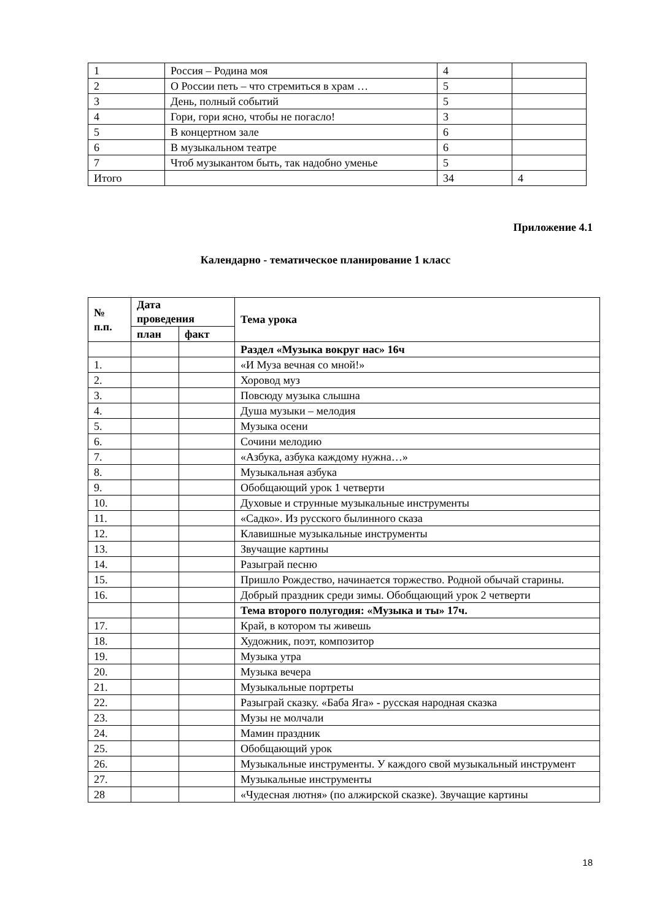| 1 | Россия – Родина моя | 4 | |
| 2 | О России петь – что стремиться в храм … | 5 | |
| 3 | День, полный событий | 5 | |
| 4 | Гори, гори ясно, чтобы не погасло! | 3 | |
| 5 | В концертном зале | 6 | |
| 6 | В музыкальном театре | 6 | |
| 7 | Чтоб музыкантом быть, так надобно уменье | 5 | |
| Итого | | 34 | 4 |
Приложение 4.1
Календарно - тематическое планирование 1 класс
| № п.п. | Дата проведения | | Тема урока |
| --- | --- | --- | --- |
| | план | факт | |
| | | | Раздел «Музыка вокруг нас» 16ч |
| 1. | | | «И Муза вечная со мной!» |
| 2. | | | Хоровод муз |
| 3. | | | Повсюду музыка слышна |
| 4. | | | Душа музыки – мелодия |
| 5. | | | Музыка осени |
| 6. | | | Сочини мелодию |
| 7. | | | «Азбука, азбука каждому нужна…» |
| 8. | | | Музыкальная азбука |
| 9. | | | Обобщающий урок 1 четверти |
| 10. | | | Духовые и струнные музыкальные инструменты |
| 11. | | | «Садко». Из русского былинного сказа |
| 12. | | | Клавишные музыкальные инструменты |
| 13. | | | Звучащие картины |
| 14. | | | Разыграй песню |
| 15. | | | Пришло Рождество, начинается торжество. Родной обычай старины. |
| 16. | | | Добрый праздник среди зимы. Обобщающий урок 2 четверти |
| | | | Тема второго полугодия: «Музыка и ты» 17ч. |
| 17. | | | Край, в котором ты живешь |
| 18. | | | Художник, поэт, композитор |
| 19. | | | Музыка утра |
| 20. | | | Музыка вечера |
| 21. | | | Музыкальные портреты |
| 22. | | | Разыграй сказку. «Баба Яга» - русская народная сказка |
| 23. | | | Музы не молчали |
| 24. | | | Мамин праздник |
| 25. | | | Обобщающий урок |
| 26. | | | Музыкальные инструменты. У каждого свой музыкальный инструмент |
| 27. | | | Музыкальные инструменты |
| 28 | | | «Чудесная лютня» (по алжирской сказке). Звучащие картины |
18